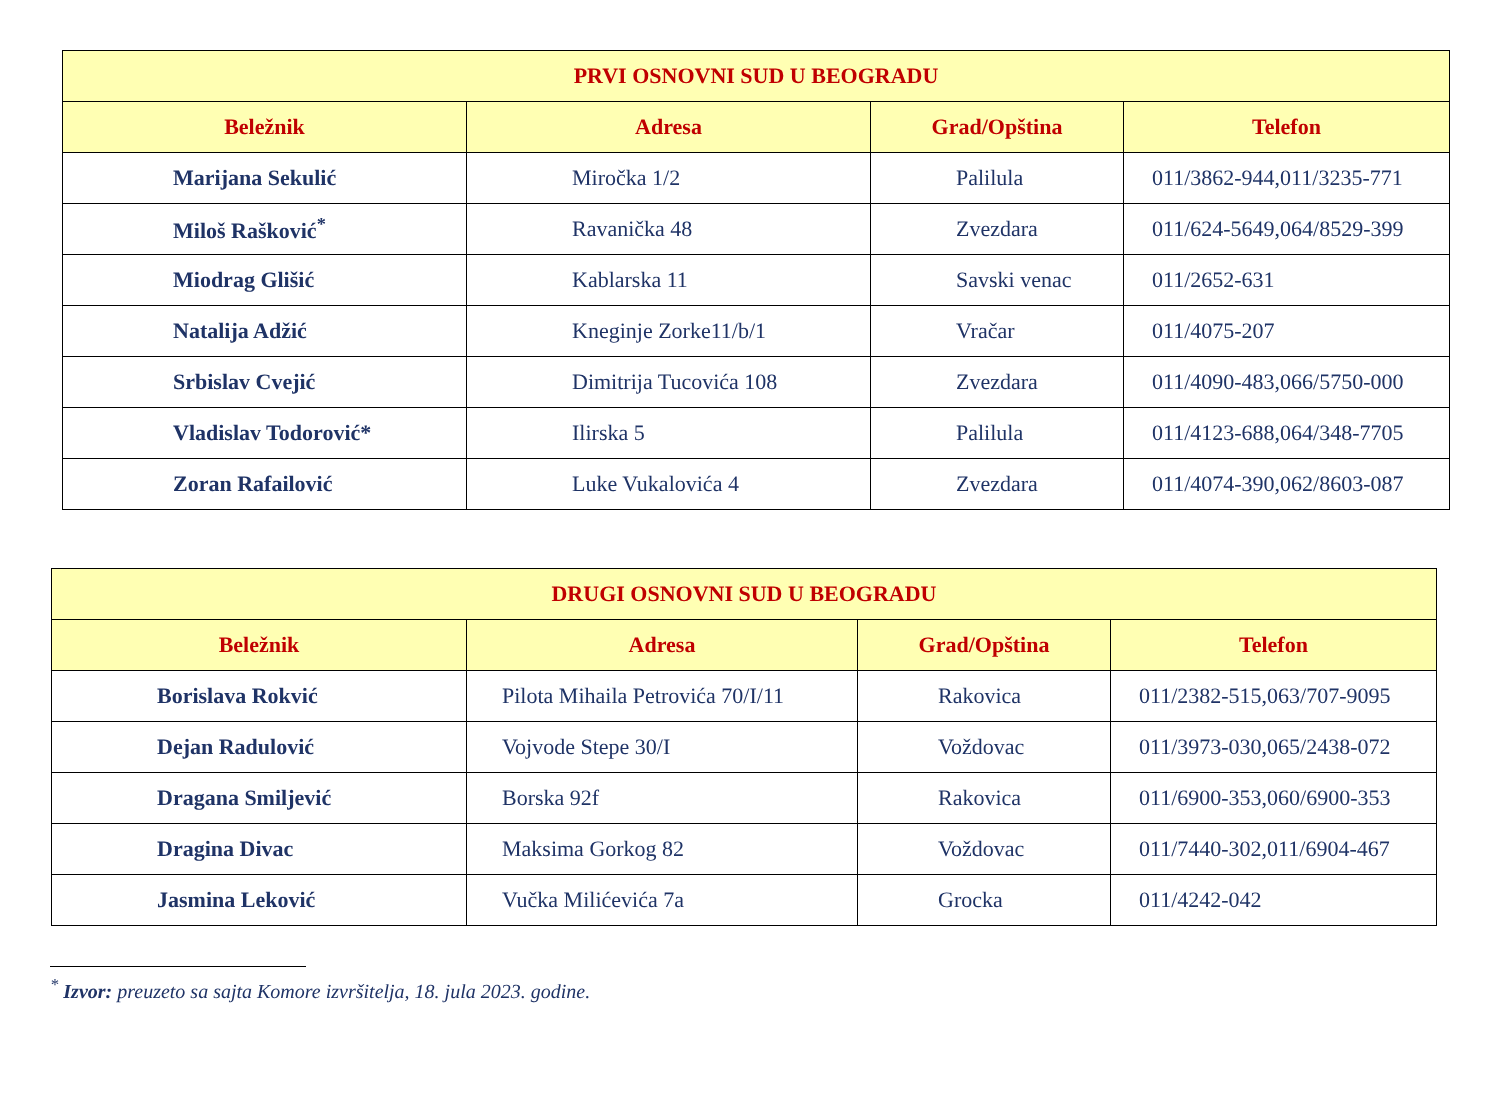| PRVI OSNOVNI SUD U BEOGRADU | | | |
| --- | --- | --- | --- |
| Beležnik | Adresa | Grad/Opština | Telefon |
| Marijana Sekulić | Miročka 1/2 | Palilula | 011/3862-944,011/3235-771 |
| Miloš Rašković<sup>*</sup> | Ravanička 48 | Zvezdara | 011/624-5649,064/8529-399 |
| Miodrag Glišić | Kablarska 11 | Savski venac | 011/2652-631 |
| Natalija Adžić | Kneginje Zorke11/b/1 | Vračar | 011/4075-207 |
| Srbislav Cvejić | Dimitrija Tucovića 108 | Zvezdara | 011/4090-483,066/5750-000 |
| Vladislav Todorović* | Ilirska 5 | Palilula | 011/4123-688,064/348-7705 |
| Zoran Rafailović | Luke Vukalovića 4 | Zvezdara | 011/4074-390,062/8603-087 |
| DRUGI OSNOVNI SUD U BEOGRADU | | | |
| --- | --- | --- | --- |
| Beležnik | Adresa | Grad/Opština | Telefon |
| Borislava Rokvić | Pilota Mihaila Petrovića 70/I/11 | Rakovica | 011/2382-515,063/707-9095 |
| Dejan Radulović | Vojvode Stepe 30/I | Voždovac | 011/3973-030,065/2438-072 |
| Dragana Smiljević | Borska 92f | Rakovica | 011/6900-353,060/6900-353 |
| Dragina Divac | Maksima Gorkog 82 | Voždovac | 011/7440-302,011/6904-467 |
| Jasmina Leković | Vučka Milićevića 7a | Grocka | 011/4242-042 |
<sup>*</sup> Izvor: preuzeto sa sajta Komore izvršitelja, 18. jula 2023. godine.